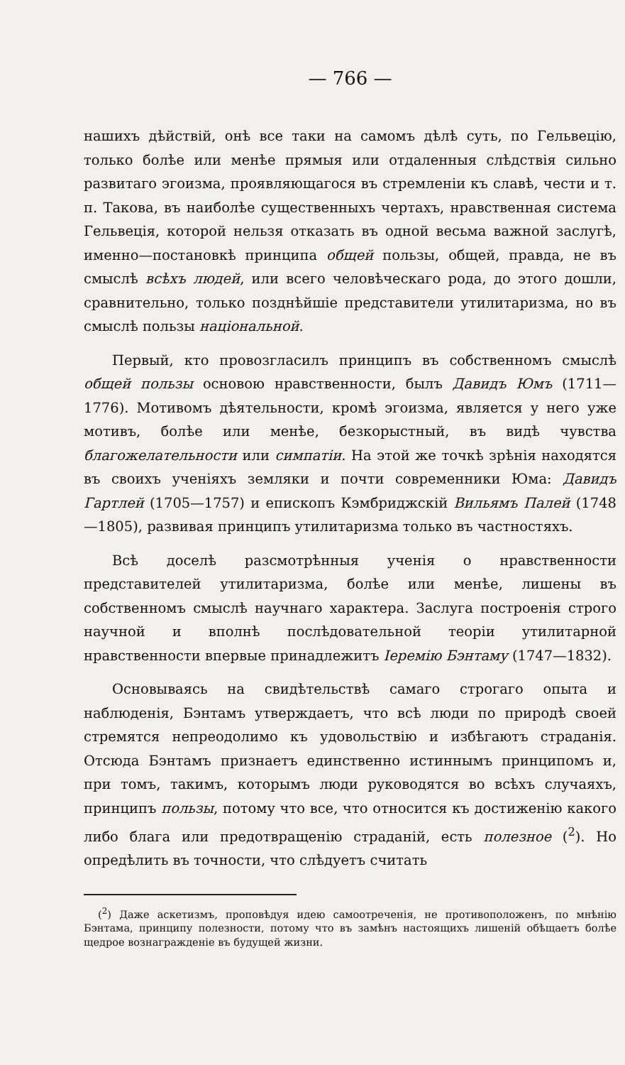— 766 —
нашихъ дѣйствій, онѣ все таки на самомъ дѣлѣ суть, по Гельвецію, только болѣе или менѣе прямыя или отдаленныя слѣдствія сильно развитаго эгоизма, проявляющагося въ стремленіи къ славѣ, чести и т. п. Такова, въ наиболѣе существенныхъ чертахъ, нравственная система Гельвеція, которой нельзя отказать въ одной весьма важной заслугѣ, именно—постановкѣ принципа общей пользы, общей, правда, не въ смыслѣ всѣхъ людей, или всего человѣческаго рода, до этого дошли, сравнительно, только позднѣйшіе представители утилитаризма, но въ смыслѣ пользы національной.
Первый, кто провозгласилъ принципъ въ собственномъ смыслѣ общей пользы основою нравственности, былъ Давидъ Юмъ (1711—1776). Мотивомъ дѣятельности, кромѣ эгоизма, является у него уже мотивъ, болѣе или менѣе, безкорыстный, въ видѣ чувства благожелательности или симпатіи. На этой же точкѣ зрѣнія находятся въ своихъ ученіяхъ земляки и почти современники Юма: Давидъ Гартлей (1705—1757) и епископъ Кэмбриджскій Вильямъ Палей (1748—1805), развивая принципъ утилитаризма только въ частностяхъ.
Всѣ доселѣ разсмотрѣнныя ученія о нравственности представителей утилитаризма, болѣе или менѣе, лишены въ собственномъ смыслѣ научнаго характера. Заслуга построенія строго научной и вполнѣ послѣдовательной теоріи утилитарной нравственности впервые принадлежитъ Іеремію Бэнтаму (1747—1832).
Основываясь на свидѣтельствѣ самаго строгаго опыта и наблюденія, Бэнтамъ утверждаетъ, что всѣ люди по природѣ своей стремятся непреодолимо къ удовольствію и избѣгаютъ страданія. Отсюда Бэнтамъ признаетъ единственно истиннымъ принципомъ и, при томъ, такимъ, которымъ люди руководятся во всѣхъ случаяхъ, принципъ пользы, потому что все, что относится къ достиженію какого либо блага или предотвращенію страданій, есть полезное (<sup>2</sup>). Но опредѣлить въ точности, что слѣдуетъ считать
(<sup>2</sup>) Даже аскетизмъ, проповѣдуя идею самоотреченія, не противоположенъ, по мнѣнію Бэнтама, принципу полезности, потому что въ замѣнъ настоящихъ лишеній обѣщаетъ болѣе щедрое вознагражденіе въ будущей жизни.